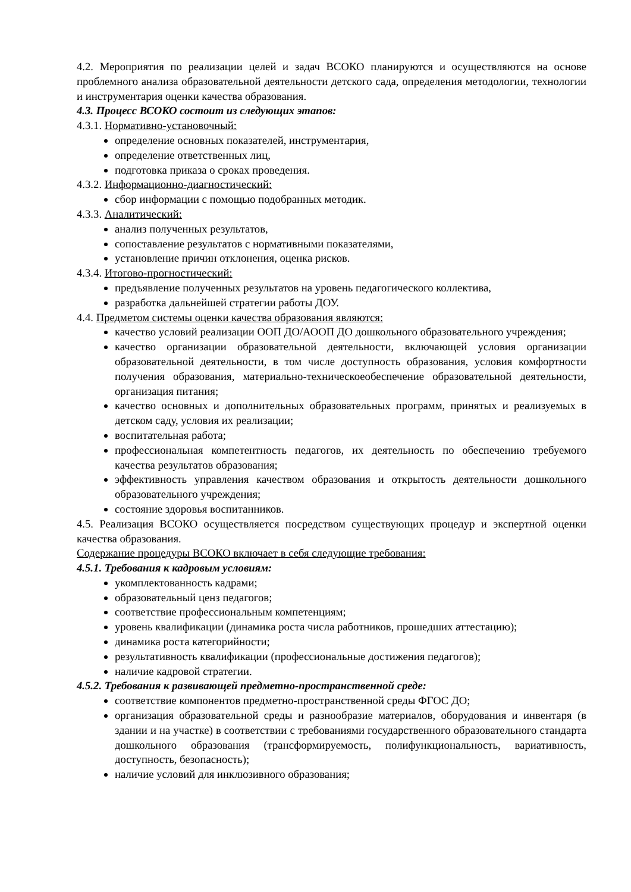4.2. Мероприятия по реализации целей и задач ВСОКО планируются и осуществляются на основе проблемного анализа образовательной деятельности детского сада, определения методологии, технологии и инструментария оценки качества образования.
4.3. Процесс ВСОКО состоит из следующих этапов:
4.3.1. Нормативно-установочный:
определение основных показателей, инструментария,
определение ответственных лиц,
подготовка приказа о сроках проведения.
4.3.2. Информационно-диагностический:
сбор информации с помощью подобранных методик.
4.3.3. Аналитический:
анализ полученных результатов,
сопоставление результатов с нормативными показателями,
установление причин отклонения, оценка рисков.
4.3.4. Итогово-прогностический:
предъявление полученных результатов на уровень педагогического коллектива,
разработка дальнейшей стратегии работы ДОУ.
4.4. Предметом системы оценки качества образования являются:
качество условий реализации ООП ДО/АООП ДО дошкольного образовательного учреждения;
качество организации образовательной деятельности, включающей условия организации образовательной деятельности, в том числе доступность образования, условия комфортности получения образования, материально-техническоеобеспечение образовательной деятельности, организация питания;
качество основных и дополнительных образовательных программ, принятых и реализуемых в детском саду, условия их реализации;
воспитательная работа;
профессиональная компетентность педагогов, их деятельность по обеспечению требуемого качества результатов образования;
эффективность управления качеством образования и открытость деятельности дошкольного образовательного учреждения;
состояние здоровья воспитанников.
4.5. Реализация ВСОКО осуществляется посредством существующих процедур и экспертной оценки качества образования.
Содержание процедуры ВСОКО включает в себя следующие требования:
4.5.1. Требования к кадровым условиям:
укомплектованность кадрами;
образовательный ценз педагогов;
соответствие профессиональным компетенциям;
уровень квалификации (динамика роста числа работников, прошедших аттестацию);
динамика роста категорийности;
результативность квалификации (профессиональные достижения педагогов);
наличие кадровой стратегии.
4.5.2. Требования к развивающей предметно-пространственной среде:
соответствие компонентов предметно-пространственной среды ФГОС ДО;
организация образовательной среды и разнообразие материалов, оборудования и инвентаря (в здании и на участке) в соответствии с требованиями государственного образовательного стандарта дошкольного образования (трансформируемость, полифункциональность, вариативность, доступность, безопасность);
наличие условий для инклюзивного образования;